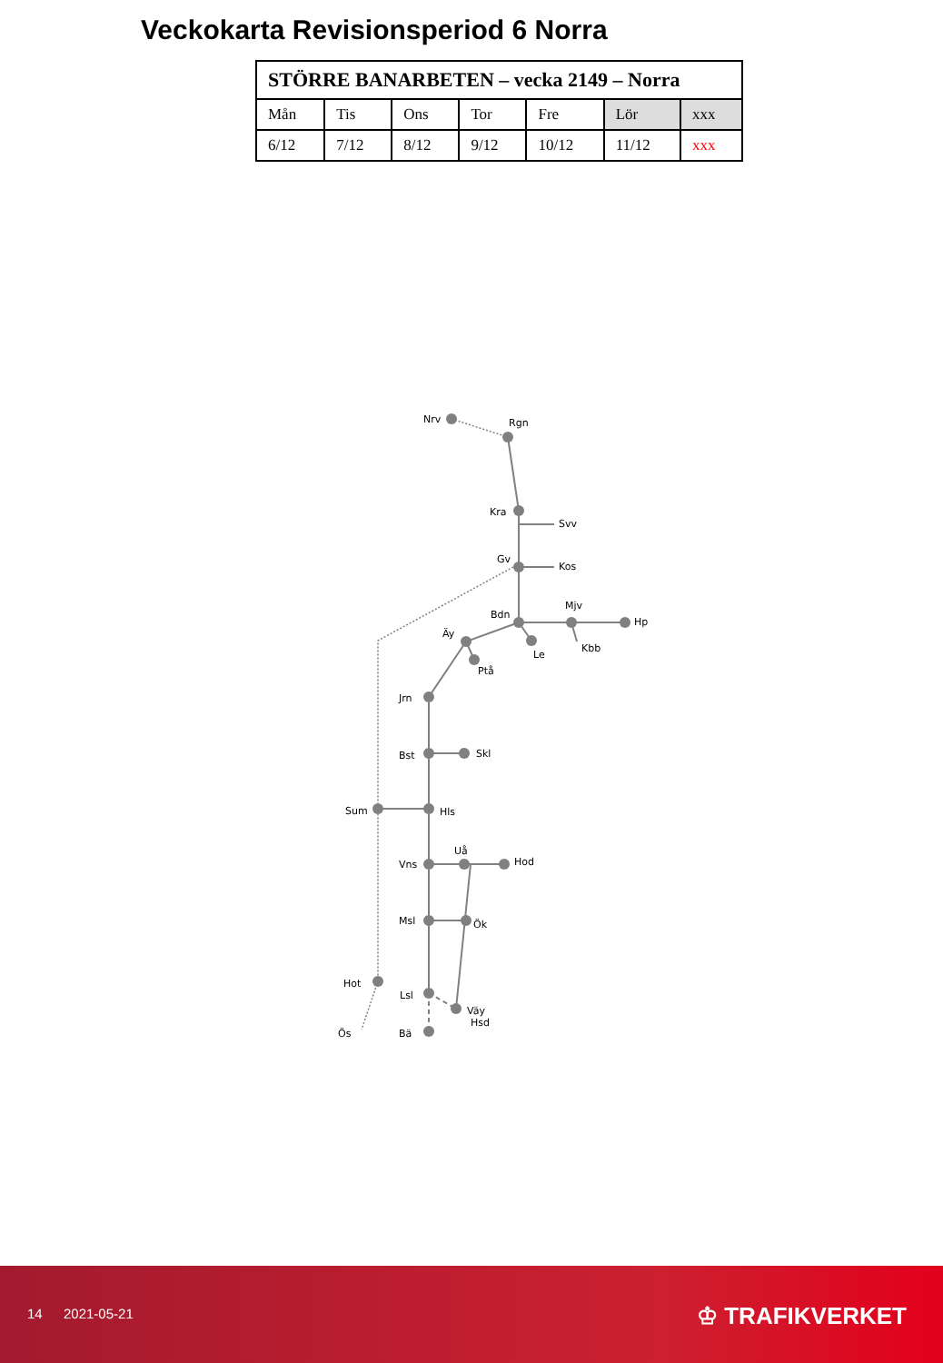Veckokarta Revisionsperiod 6 Norra
| STÖRRE BANARBETEN – vecka 2149 – Norra | | | | | | |
| --- | --- | --- | --- | --- | --- | --- |
| Mån | Tis | Ons | Tor | Fre | Lör | xxx |
| 6/12 | 7/12 | 8/12 | 9/12 | 10/12 | 11/12 | xxx |
Nrv
Rgn
Kra
Svv
Gv
Kos
Bdn
Mjv
Hp
Äy
Le
Kbb
Ptå
Jrn
Bst
Skl
Sum
Hls
Uå
Hod
Vns
Msl
Ök
Hot
Lsl
Väy
Hsd
Ös
Bä
14 2021-05-21 ♔ TRAFIKVERKET